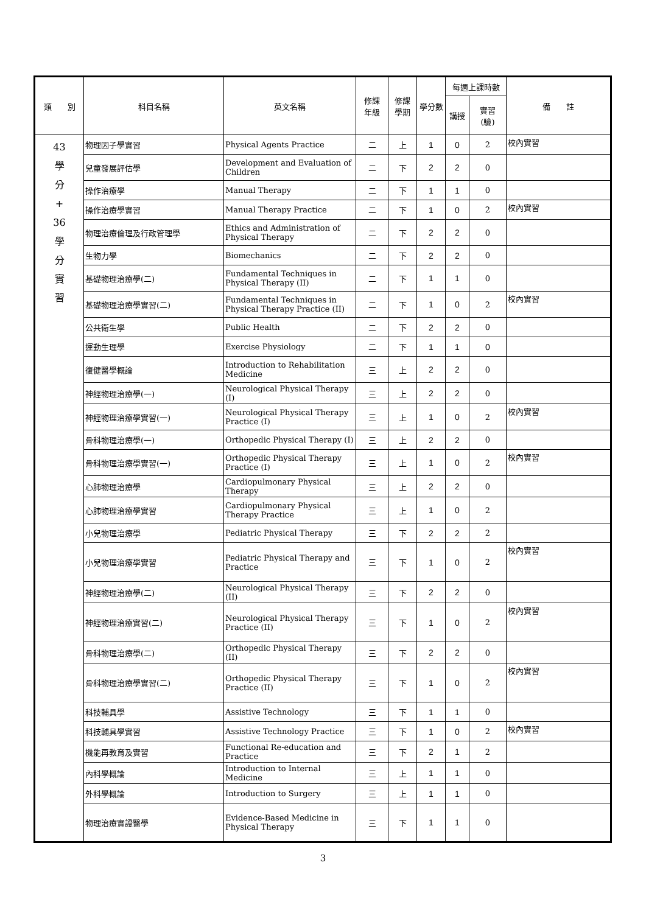| 類 別 | 科目名稱 | 英文名稱 | 修課 年級 | 修課 學期 | 學分數 | 每週上課時數 | | 備 註 |
| --- | --- | --- | --- | --- | --- | --- | --- | --- |
| | | | | | | 講授 | 實習 (驗) | |
| 43 學 分 + 36 學 分 實 習 | 物理因子學實習 | Physical Agents Practice | 二 | 上 | 1 | 0 | 2 | 校內實習 |
| | 兒童發展評估學 | Development and Evaluation of Children | 二 | 下 | 2 | 2 | 0 | |
| | 操作治療學 | Manual Therapy | 二 | 下 | 1 | 1 | 0 | |
| | 操作治療學實習 | Manual Therapy Practice | 二 | 下 | 1 | 0 | 2 | 校內實習 |
| | 物理治療倫理及行政管理學 | Ethics and Administration of Physical Therapy | 二 | 下 | 2 | 2 | 0 | |
| | 生物力學 | Biomechanics | 二 | 下 | 2 | 2 | 0 | |
| | 基礎物理治療學(二) | Fundamental Techniques in Physical Therapy (II) | 二 | 下 | 1 | 1 | 0 | |
| | 基礎物理治療學實習(二) | Fundamental Techniques in Physical Therapy Practice (II) | 二 | 下 | 1 | 0 | 2 | 校內實習 |
| | 公共衛生學 | Public Health | 二 | 下 | 2 | 2 | 0 | |
| | 運動生理學 | Exercise Physiology | 二 | 下 | 1 | 1 | 0 | |
| | 復健醫學概論 | Introduction to Rehabilitation Medicine | 三 | 上 | 2 | 2 | 0 | |
| | 神經物理治療學(一) | Neurological Physical Therapy (I) | 三 | 上 | 2 | 2 | 0 | |
| | 神經物理治療學實習(一) | Neurological Physical Therapy Practice (I) | 三 | 上 | 1 | 0 | 2 | 校內實習 |
| | 骨科物理治療學(一) | Orthopedic Physical Therapy (I) | 三 | 上 | 2 | 2 | 0 | |
| | 骨科物理治療學實習(一) | Orthopedic Physical Therapy Practice (I) | 三 | 上 | 1 | 0 | 2 | 校內實習 |
| | 心肺物理治療學 | Cardiopulmonary Physical Therapy | 三 | 上 | 2 | 2 | 0 | |
| | 心肺物理治療學實習 | Cardiopulmonary Physical Therapy Practice | 三 | 上 | 1 | 0 | 2 | |
| | 小兒物理治療學 | Pediatric Physical Therapy | 三 | 下 | 2 | 2 | 2 | |
| | 小兒物理治療學實習 | Pediatric Physical Therapy and Practice | 三 | 下 | 1 | 0 | 2 | 校內實習 |
| | 神經物理治療學(二) | Neurological Physical Therapy (II) | 三 | 下 | 2 | 2 | 0 | |
| | 神經物理治療實習(二) | Neurological Physical Therapy Practice (II) | 三 | 下 | 1 | 0 | 2 | 校內實習 |
| | 骨科物理治療學(二) | Orthopedic Physical Therapy (II) | 三 | 下 | 2 | 2 | 0 | |
| | 骨科物理治療學實習(二) | Orthopedic Physical Therapy Practice (II) | 三 | 下 | 1 | 0 | 2 | 校內實習 |
| | 科技輔具學 | Assistive Technology | 三 | 下 | 1 | 1 | 0 | |
| | 科技輔具學實習 | Assistive Technology Practice | 三 | 下 | 1 | 0 | 2 | 校內實習 |
| | 機能再教育及實習 | Functional Re-education and Practice | 三 | 下 | 2 | 1 | 2 | |
| | 內科學概論 | Introduction to Internal Medicine | 三 | 上 | 1 | 1 | 0 | |
| | 外科學概論 | Introduction to Surgery | 三 | 上 | 1 | 1 | 0 | |
| | 物理治療實證醫學 | Evidence-Based Medicine in Physical Therapy | 三 | 下 | 1 | 1 | 0 | |
3